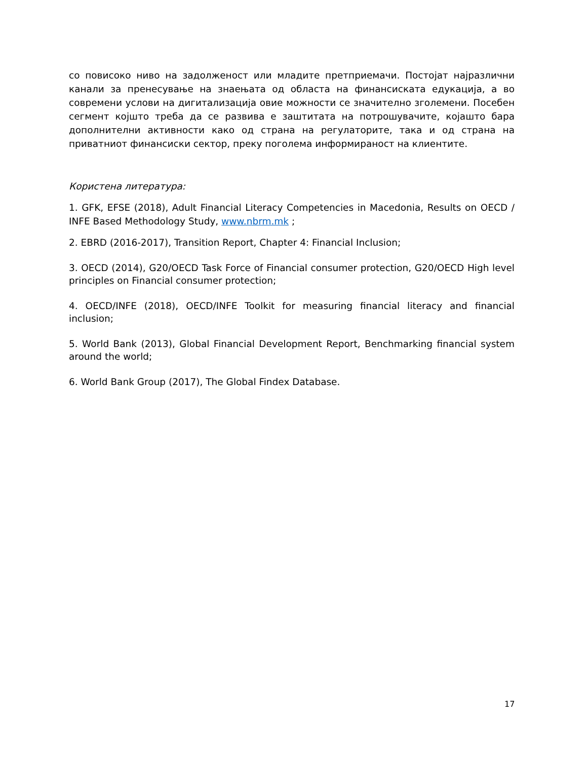со повисоко ниво на задолженост или младите претприемачи. Постојат најразлични канали за пренесување на знаењата од областа на финансиската едукација, а во современи услови на дигитализација овие можности се значително зголемени. Посебен сегмент којшто треба да се развива е заштитата на потрошувачите, којашто бара дополнителни активности како од страна на регулаторите, така и од страна на приватниот финансиски сектор, преку поголема информираност на клиентите.
Користена литература:
1. GFK, EFSE (2018), Adult Financial Literacy Competencies in Macedonia, Results on OECD / INFE Based Methodology Study, www.nbrm.mk ;
2. EBRD (2016-2017), Transition Report, Chapter 4: Financial Inclusion;
3. OECD (2014), G20/OECD Task Force of Financial consumer protection, G20/OECD High level principles on Financial consumer protection;
4. OECD/INFE (2018), OECD/INFE Toolkit for measuring financial literacy and financial inclusion;
5. World Bank (2013), Global Financial Development Report, Benchmarking financial system around the world;
6. World Bank Group (2017), The Global Findex Database.
17